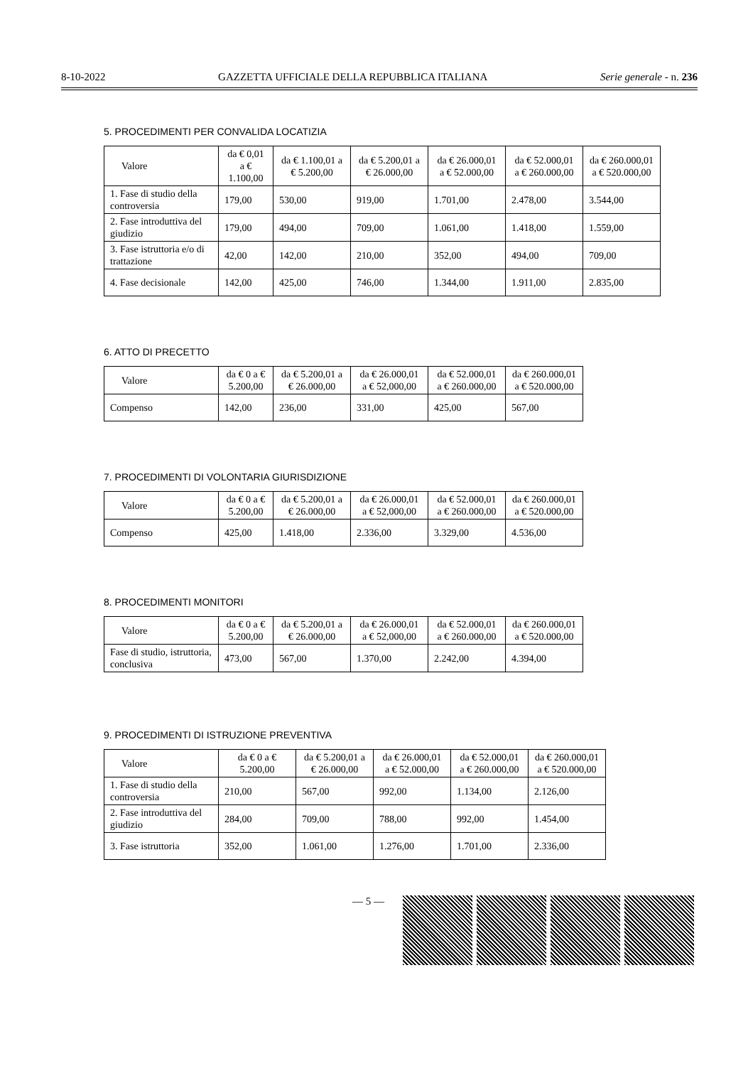8-10-2022 GAZZETTA UFFICIALE DELLA REPUBBLICA ITALIANA Serie generale - n. 236
5. PROCEDIMENTI PER CONVALIDA LOCATIZIA
| Valore | da € 0,01 a € 1.100,00 | da € 1.100,01 a € 5.200,00 | da € 5.200,01 a € 26.000,00 | da € 26.000,01 a € 52.000,00 | da € 52.000,01 a € 260.000,00 | da € 260.000,01 a € 520.000,00 |
| --- | --- | --- | --- | --- | --- | --- |
| 1. Fase di studio della controversia | 179,00 | 530,00 | 919,00 | 1.701,00 | 2.478,00 | 3.544,00 |
| 2. Fase introduttiva del giudizio | 179,00 | 494,00 | 709,00 | 1.061,00 | 1.418,00 | 1.559,00 |
| 3. Fase istruttoria e/o di trattazione | 42,00 | 142,00 | 210,00 | 352,00 | 494,00 | 709,00 |
| 4. Fase decisionale | 142,00 | 425,00 | 746,00 | 1.344,00 | 1.911,00 | 2.835,00 |
6. ATTO DI PRECETTO
| Valore | da € 0 a € 5.200,00 | da € 5.200,01 a € 26.000,00 | da € 26.000,01 a € 52,000,00 | da € 52.000,01 a € 260.000,00 | da € 260.000,01 a € 520.000,00 |
| --- | --- | --- | --- | --- | --- |
| Compenso | 142,00 | 236,00 | 331,00 | 425,00 | 567,00 |
7. PROCEDIMENTI DI VOLONTARIA GIURISDIZIONE
| Valore | da € 0 a € 5.200,00 | da € 5.200,01 a € 26.000,00 | da € 26.000,01 a € 52,000,00 | da € 52.000,01 a € 260.000,00 | da € 260.000,01 a € 520.000,00 |
| --- | --- | --- | --- | --- | --- |
| Compenso | 425,00 | 1.418,00 | 2.336,00 | 3.329,00 | 4.536,00 |
8. PROCEDIMENTI MONITORI
| Valore | da € 0 a € 5.200,00 | da € 5.200,01 a € 26.000,00 | da € 26.000,01 a € 52,000,00 | da € 52.000,01 a € 260.000,00 | da € 260.000,01 a € 520.000,00 |
| --- | --- | --- | --- | --- | --- |
| Fase di studio, istruttoria, conclusiva | 473,00 | 567,00 | 1.370,00 | 2.242,00 | 4.394,00 |
9. PROCEDIMENTI DI ISTRUZIONE PREVENTIVA
| Valore | da € 0 a € 5.200,00 | da € 5.200,01 a € 26.000,00 | da € 26.000,01 a € 52.000,00 | da € 52.000,01 a € 260.000,00 | da € 260.000,01 a € 520.000,00 |
| --- | --- | --- | --- | --- | --- |
| 1. Fase di studio della controversia | 210,00 | 567,00 | 992,00 | 1.134,00 | 2.126,00 |
| 2. Fase introduttiva del giudizio | 284,00 | 709,00 | 788,00 | 992,00 | 1.454,00 |
| 3. Fase istruttoria | 352,00 | 1.061,00 | 1.276,00 | 1.701,00 | 2.336,00 |
— 5 —